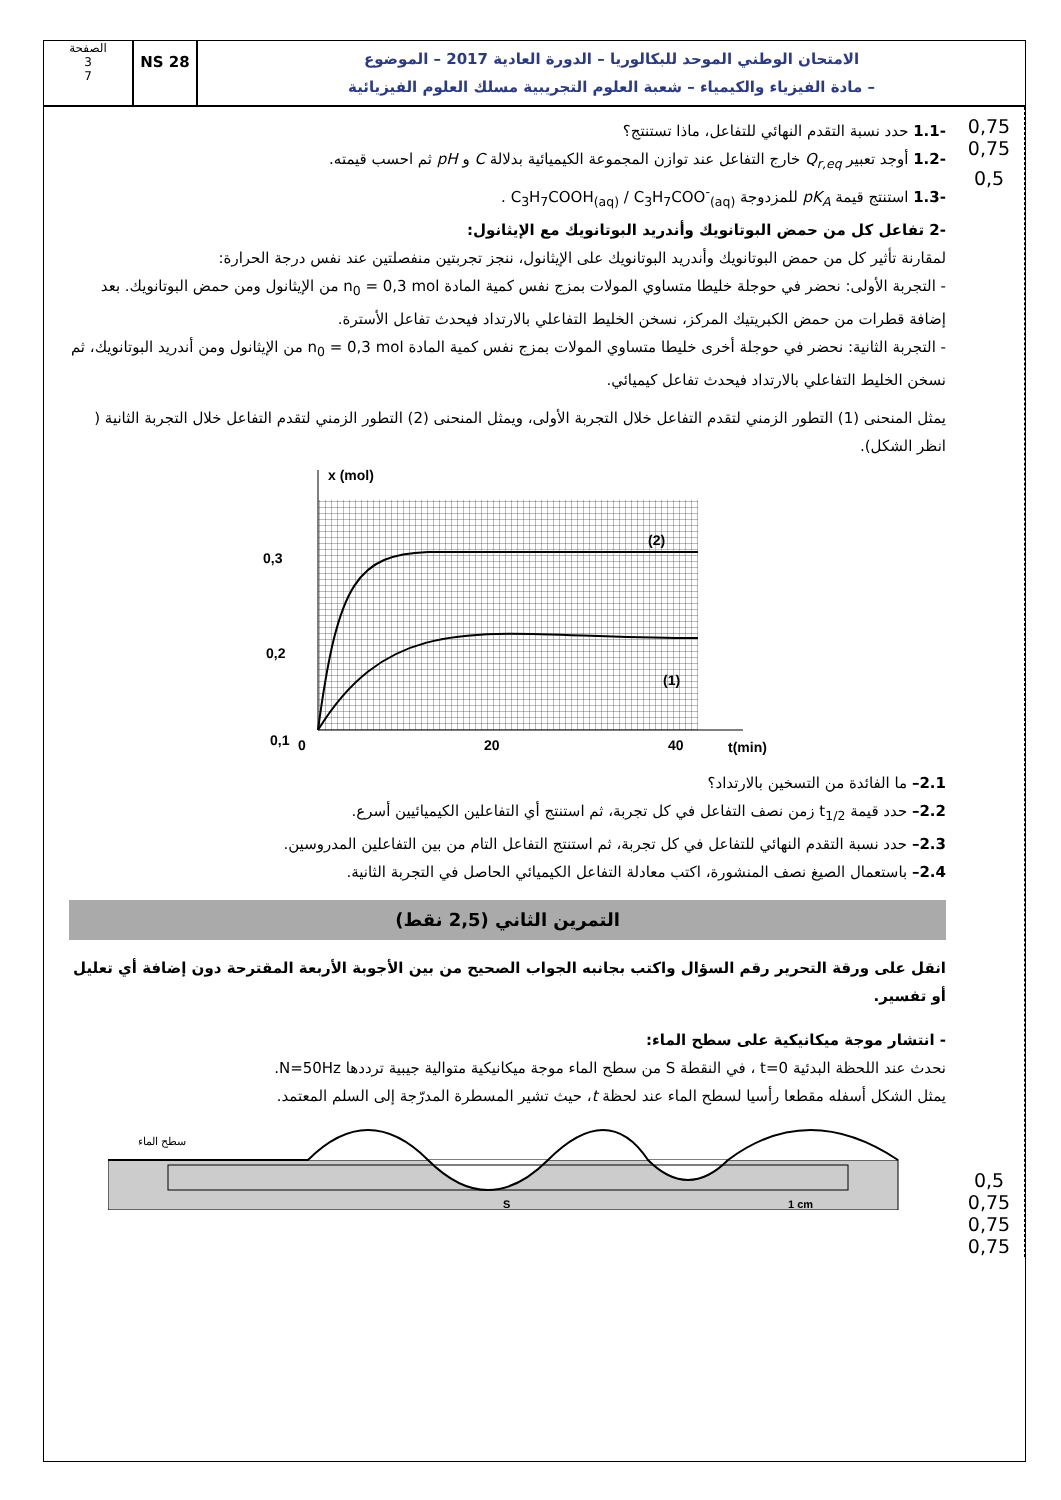الصفحة
3
7
NS 28
الامتحان الوطني الموحد للبكالوريا – الدورة العادية 2017 – الموضوع
– مادة الفيزياء والكيمياء – شعبة العلوم التجريبية مسلك العلوم الفيزيائية
-1.1 حدد نسبة التقدم النهائي للتفاعل، ماذا تستنتج؟
-1.2 أوجد تعبير Q<sub>r,eq</sub> خارج التفاعل عند توازن المجموعة الكيميائية بدلالة C و pH ثم احسب قيمته.
-1.3 استنتج قيمة pK<sub>A</sub> للمزدوجة C<sub>3</sub>H<sub>7</sub>COOH<sub>(aq)</sub> / C<sub>3</sub>H<sub>7</sub>COO<sup>-</sup><sub>(aq)</sub> .
-2 تفاعل كل من حمض البوتانويك وأندريد البوتانويك مع الإيثانول:
لمقارنة تأثير كل من حمض البوتانويك وأندريد البوتانويك على الإيثانول، ننجز تجربتين منفصلتين عند نفس درجة الحرارة:
- التجربة الأولى: نحضر في حوجلة خليطا متساوي المولات بمزج نفس كمية المادة n<sub>0</sub> = 0,3 mol من الإيثانول ومن حمض البوتانويك. بعد إضافة قطرات من حمض الكبريتيك المركز، نسخن الخليط التفاعلي بالارتداد فيحدث تفاعل الأسترة.
- التجربة الثانية: نحضر في حوجلة أخرى خليطا متساوي المولات بمزج نفس كمية المادة n<sub>0</sub> = 0,3 mol من الإيثانول ومن أندريد البوتانويك، ثم نسخن الخليط التفاعلي بالارتداد فيحدث تفاعل كيميائي.
يمثل المنحنى (1) التطور الزمني لتقدم التفاعل خلال التجربة الأولى، ويمثل المنحنى (2) التطور الزمني لتقدم التفاعل خلال التجربة الثانية ( انظر الشكل).
x (mol)
0,3
0,2
0,1
0
20
40
t(min)
(2)
(1)
2.1– ما الفائدة من التسخين بالارتداد؟
2.2– حدد قيمة t<sub>1/2</sub> زمن نصف التفاعل في كل تجربة، ثم استنتج أي التفاعلين الكيميائيين أسرع.
2.3– حدد نسبة التقدم النهائي للتفاعل في كل تجربة، ثم استنتج التفاعل التام من بين التفاعلين المدروسين.
2.4– باستعمال الصيغ نصف المنشورة، اكتب معادلة التفاعل الكيميائي الحاصل في التجربة الثانية.
التمرين الثاني (2,5 نقط)
انقل على ورقة التحرير رقم السؤال واكتب بجانبه الجواب الصحيح من بين الأجوبة الأربعة المقترحة دون إضافة أي تعليل أو تفسير.
- انتشار موجة ميكانيكية على سطح الماء:
نحدث عند اللحظة البدئية t=0 ، في النقطة S من سطح الماء موجة ميكانيكية متوالية جيبية ترددها N=50Hz.
يمثل الشكل أسفله مقطعا رأسيا لسطح الماء عند لحظة t، حيث تشير المسطرة المدرّجة إلى السلم المعتمد.
سطح الماء
S
1 cm
0,75
0,75
0,5
0,5
0,75
0,75
0,75